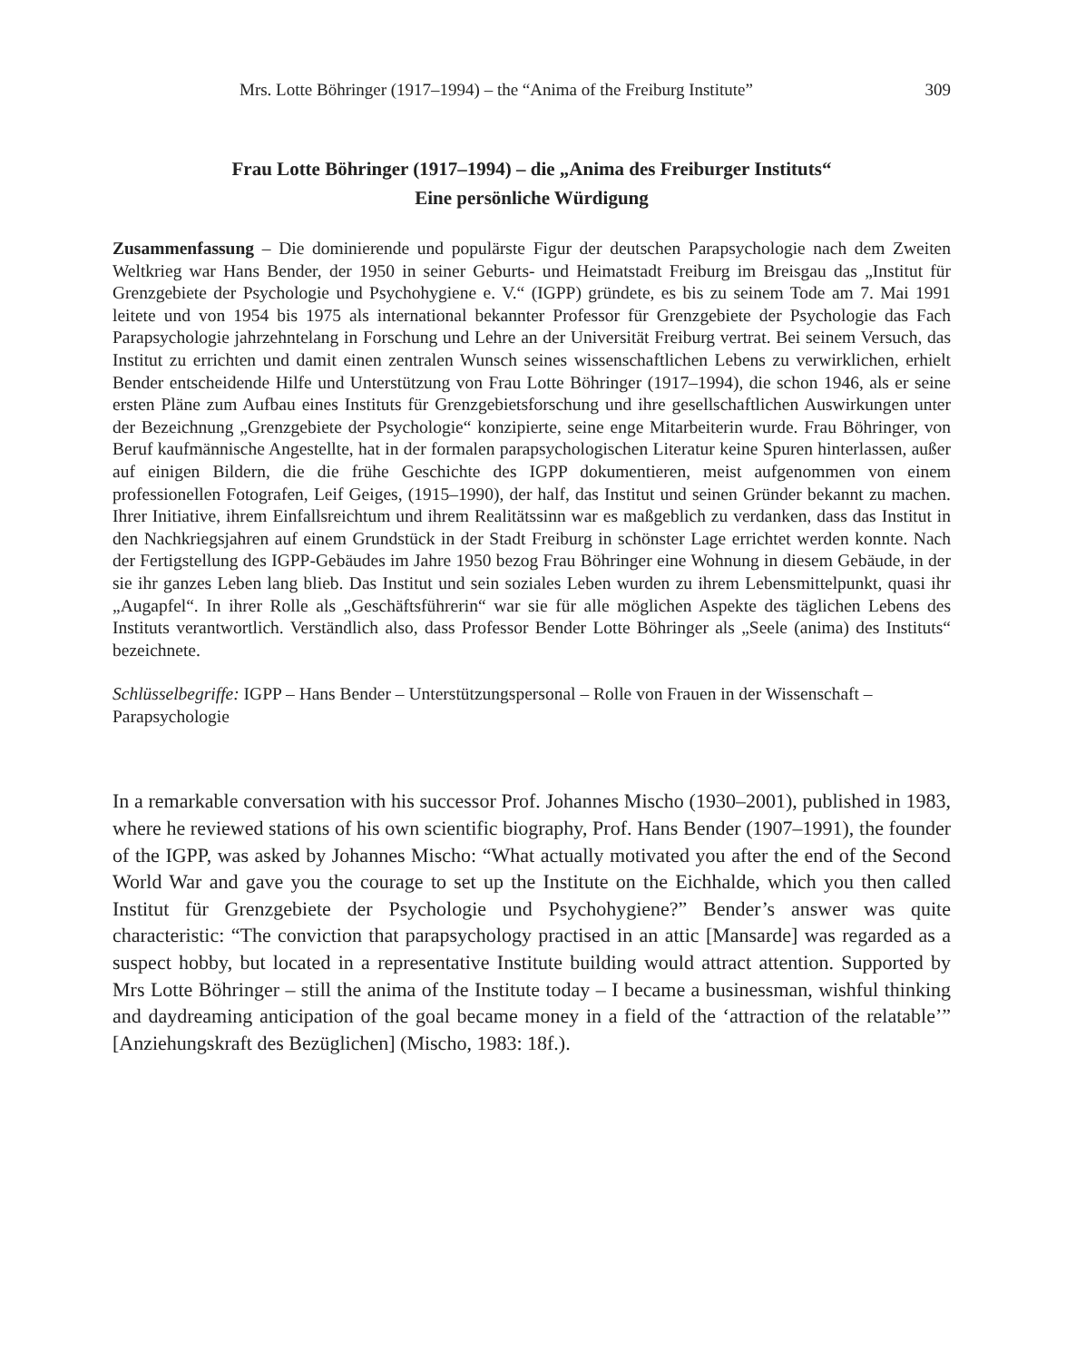Mrs. Lotte Böhringer (1917–1994) – the “Anima of the Freiburg Institute” 309
Frau Lotte Böhringer (1917–1994) – die „Anima des Freiburger Instituts“
Eine persönliche Würdigung
Zusammenfassung – Die dominierende und populärste Figur der deutschen Parapsychologie nach dem Zweiten Weltkrieg war Hans Bender, der 1950 in seiner Geburts- und Heimatstadt Freiburg im Breisgau das „Institut für Grenzgebiete der Psychologie und Psychohygiene e. V.“ (IGPP) gründete, es bis zu seinem Tode am 7. Mai 1991 leitete und von 1954 bis 1975 als international bekannter Professor für Grenzgebiete der Psychologie das Fach Parapsychologie jahrzehntelang in Forschung und Lehre an der Universität Freiburg vertrat. Bei seinem Versuch, das Institut zu errichten und damit einen zentralen Wunsch seines wissenschaftlichen Lebens zu verwirklichen, erhielt Bender entscheidende Hilfe und Unterstützung von Frau Lotte Böhringer (1917–1994), die schon 1946, als er seine ersten Pläne zum Aufbau eines Instituts für Grenzgebietsforschung und ihre gesellschaftlichen Auswirkungen unter der Bezeichnung „Grenzgebiete der Psychologie“ konzipierte, seine enge Mitarbeiterin wurde. Frau Böhringer, von Beruf kaufmännische Angestellte, hat in der formalen parapsychologischen Literatur keine Spuren hinterlassen, außer auf einigen Bildern, die die frühe Geschichte des IGPP dokumentieren, meist aufgenommen von einem professionellen Fotografen, Leif Geiges, (1915–1990), der half, das Institut und seinen Gründer bekannt zu machen. Ihrer Initiative, ihrem Einfallsreichtum und ihrem Realitätssinn war es maßgeblich zu verdanken, dass das Institut in den Nachkriegsjahren auf einem Grundstück in der Stadt Freiburg in schönster Lage errichtet werden konnte. Nach der Fertigstellung des IGPP-Gebäudes im Jahre 1950 bezog Frau Böhringer eine Wohnung in diesem Gebäude, in der sie ihr ganzes Leben lang blieb. Das Institut und sein soziales Leben wurden zu ihrem Lebensmittelpunkt, quasi ihr „Augapfel“. In ihrer Rolle als „Geschäftsführerin“ war sie für alle möglichen Aspekte des täglichen Lebens des Instituts verantwortlich. Verständlich also, dass Professor Bender Lotte Böhringer als „Seele (anima) des Instituts“ bezeichnete.
Schlüsselbegriffe: IGPP – Hans Bender – Unterstützungspersonal – Rolle von Frauen in der Wissenschaft – Parapsychologie
In a remarkable conversation with his successor Prof. Johannes Mischo (1930–2001), published in 1983, where he reviewed stations of his own scientific biography, Prof. Hans Bender (1907–1991), the founder of the IGPP, was asked by Johannes Mischo: “What actually motivated you after the end of the Second World War and gave you the courage to set up the Institute on the Eichhalde, which you then called Institut für Grenzgebiete der Psychologie und Psychohygiene?” Bender’s answer was quite characteristic: “The conviction that parapsychology practised in an attic [Mansarde] was regarded as a suspect hobby, but located in a representative Institute building would attract attention. Supported by Mrs Lotte Böhringer – still the anima of the Institute today – I became a businessman, wishful thinking and daydreaming anticipation of the goal became money in a field of the ‘attraction of the relatable’” [Anziehungskraft des Bezüglichen] (Mischo, 1983: 18f.).